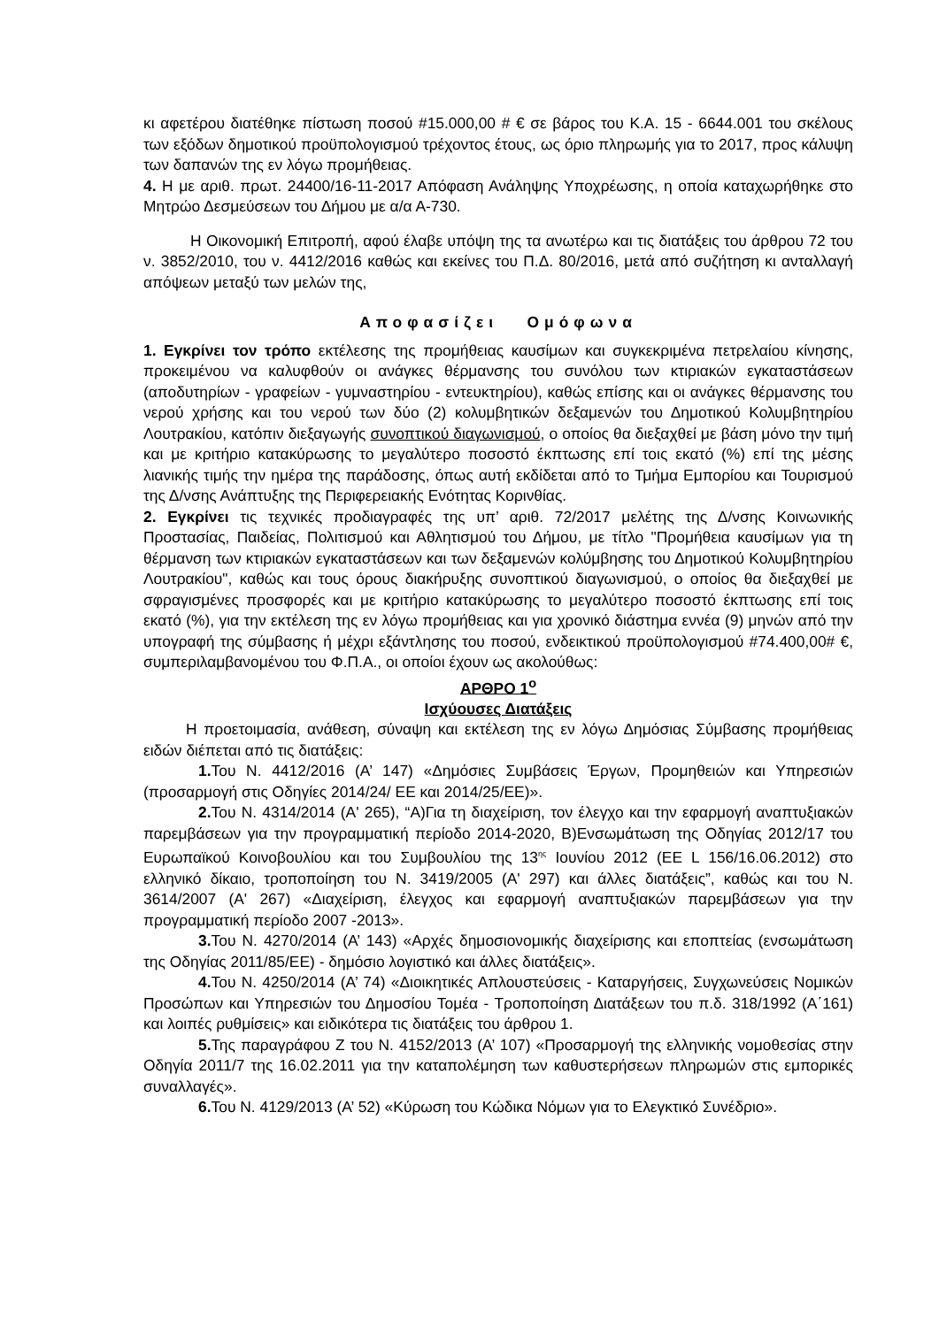κι αφετέρου διατέθηκε πίστωση ποσού #15.000,00 # € σε βάρος του Κ.Α. 15 - 6644.001 του σκέλους των εξόδων δημοτικού προϋπολογισμού τρέχοντος έτους, ως όριο πληρωμής για το 2017, προς κάλυψη των δαπανών της εν λόγω προμήθειας.
4. Η με αριθ. πρωτ. 24400/16-11-2017 Απόφαση Ανάληψης Υποχρέωσης, η οποία καταχωρήθηκε στο Μητρώο Δεσμεύσεων του Δήμου με α/α Α-730.
Η Οικονομική Επιτροπή, αφού έλαβε υπόψη της τα ανωτέρω και τις διατάξεις του άρθρου 72 του ν. 3852/2010, του ν. 4412/2016 καθώς και εκείνες του Π.Δ. 80/2016, μετά από συζήτηση κι ανταλλαγή απόψεων μεταξύ των μελών της,
Αποφασίζει Ομόφωνα
1. Εγκρίνει τον τρόπο εκτέλεσης της προμήθειας καυσίμων και συγκεκριμένα πετρελαίου κίνησης, προκειμένου να καλυφθούν οι ανάγκες θέρμανσης του συνόλου των κτιριακών εγκαταστάσεων (αποδυτηρίων - γραφείων - γυμναστηρίου - εντευκτηρίου), καθώς επίσης και οι ανάγκες θέρμανσης του νερού χρήσης και του νερού των δύο (2) κολυμβητικών δεξαμενών του Δημοτικού Κολυμβητηρίου Λουτρακίου, κατόπιν διεξαγωγής συνοπτικού διαγωνισμού, ο οποίος θα διεξαχθεί με βάση μόνο την τιμή και με κριτήριο κατακύρωσης το μεγαλύτερο ποσοστό έκπτωσης επί τοις εκατό (%) επί της μέσης λιανικής τιμής την ημέρα της παράδοσης, όπως αυτή εκδίδεται από το Τμήμα Εμπορίου και Τουρισμού της Δ/νσης Ανάπτυξης της Περιφερειακής Ενότητας Κορινθίας.
2. Εγκρίνει τις τεχνικές προδιαγραφές της υπ’ αριθ. 72/2017 μελέτης της Δ/νσης Κοινωνικής Προστασίας, Παιδείας, Πολιτισμού και Αθλητισμού του Δήμου, με τίτλο "Προμήθεια καυσίμων για τη θέρμανση των κτιριακών εγκαταστάσεων και των δεξαμενών κολύμβησης του Δημοτικού Κολυμβητηρίου Λουτρακίου", καθώς και τους όρους διακήρυξης συνοπτικού διαγωνισμού, ο οποίος θα διεξαχθεί με σφραγισμένες προσφορές και με κριτήριο κατακύρωσης το μεγαλύτερο ποσοστό έκπτωσης επί τοις εκατό (%), για την εκτέλεση της εν λόγω προμήθειας και για χρονικό διάστημα εννέα (9) μηνών από την υπογραφή της σύμβασης ή μέχρι εξάντλησης του ποσού, ενδεικτικού προϋπολογισμού #74.400,00# €, συμπεριλαμβανομένου του Φ.Π.Α., οι οποίοι έχουν ως ακολούθως:
ΑΡΘΡΟ 1<sup>ο</sup>
Ισχύουσες Διατάξεις
Η προετοιμασία, ανάθεση, σύναψη και εκτέλεση της εν λόγω Δημόσιας Σύμβασης προμήθειας ειδών διέπεται από τις διατάξεις:
1. Του Ν. 4412/2016 (Α’ 147) «Δημόσιες Συμβάσεις Έργων, Προμηθειών και Υπηρεσιών (προσαρμογή στις Οδηγίες 2014/24/ ΕΕ και 2014/25/ΕΕ)».
2. Του Ν. 4314/2014 (Α' 265), “Α)Για τη διαχείριση, τον έλεγχο και την εφαρμογή αναπτυξιακών παρεμβάσεων για την προγραμματική περίοδο 2014-2020, Β)Ενσωμάτωση της Οδηγίας 2012/17 του Ευρωπαϊκού Κοινοβουλίου και του Συμβουλίου της 13<sup>ης</sup> Ιουνίου 2012 (ΕΕ L 156/16.06.2012) στο ελληνικό δίκαιο, τροποποίηση του Ν. 3419/2005 (Α' 297) και άλλες διατάξεις”, καθώς και του Ν. 3614/2007 (Α' 267) «Διαχείριση, έλεγχος και εφαρμογή αναπτυξιακών παρεμβάσεων για την προγραμματική περίοδο 2007 -2013».
3. Του Ν. 4270/2014 (Α’ 143) «Αρχές δημοσιονομικής διαχείρισης και εποπτείας (ενσωμάτωση της Οδηγίας 2011/85/ΕΕ) - δημόσιο λογιστικό και άλλες διατάξεις».
4. Του Ν. 4250/2014 (Α’ 74) «Διοικητικές Απλουστεύσεις - Καταργήσεις, Συγχωνεύσεις Νομικών Προσώπων και Υπηρεσιών του Δημοσίου Τομέα - Τροποποίηση Διατάξεων του π.δ. 318/1992 (Α΄161) και λοιπές ρυθμίσεις» και ειδικότερα τις διατάξεις του άρθρου 1.
5. Της παραγράφου Ζ του Ν. 4152/2013 (Α’ 107) «Προσαρμογή της ελληνικής νομοθεσίας στην Οδηγία 2011/7 της 16.02.2011 για την καταπολέμηση των καθυστερήσεων πληρωμών στις εμπορικές συναλλαγές».
6. Του Ν. 4129/2013 (Α’ 52) «Κύρωση του Κώδικα Νόμων για το Ελεγκτικό Συνέδριο».